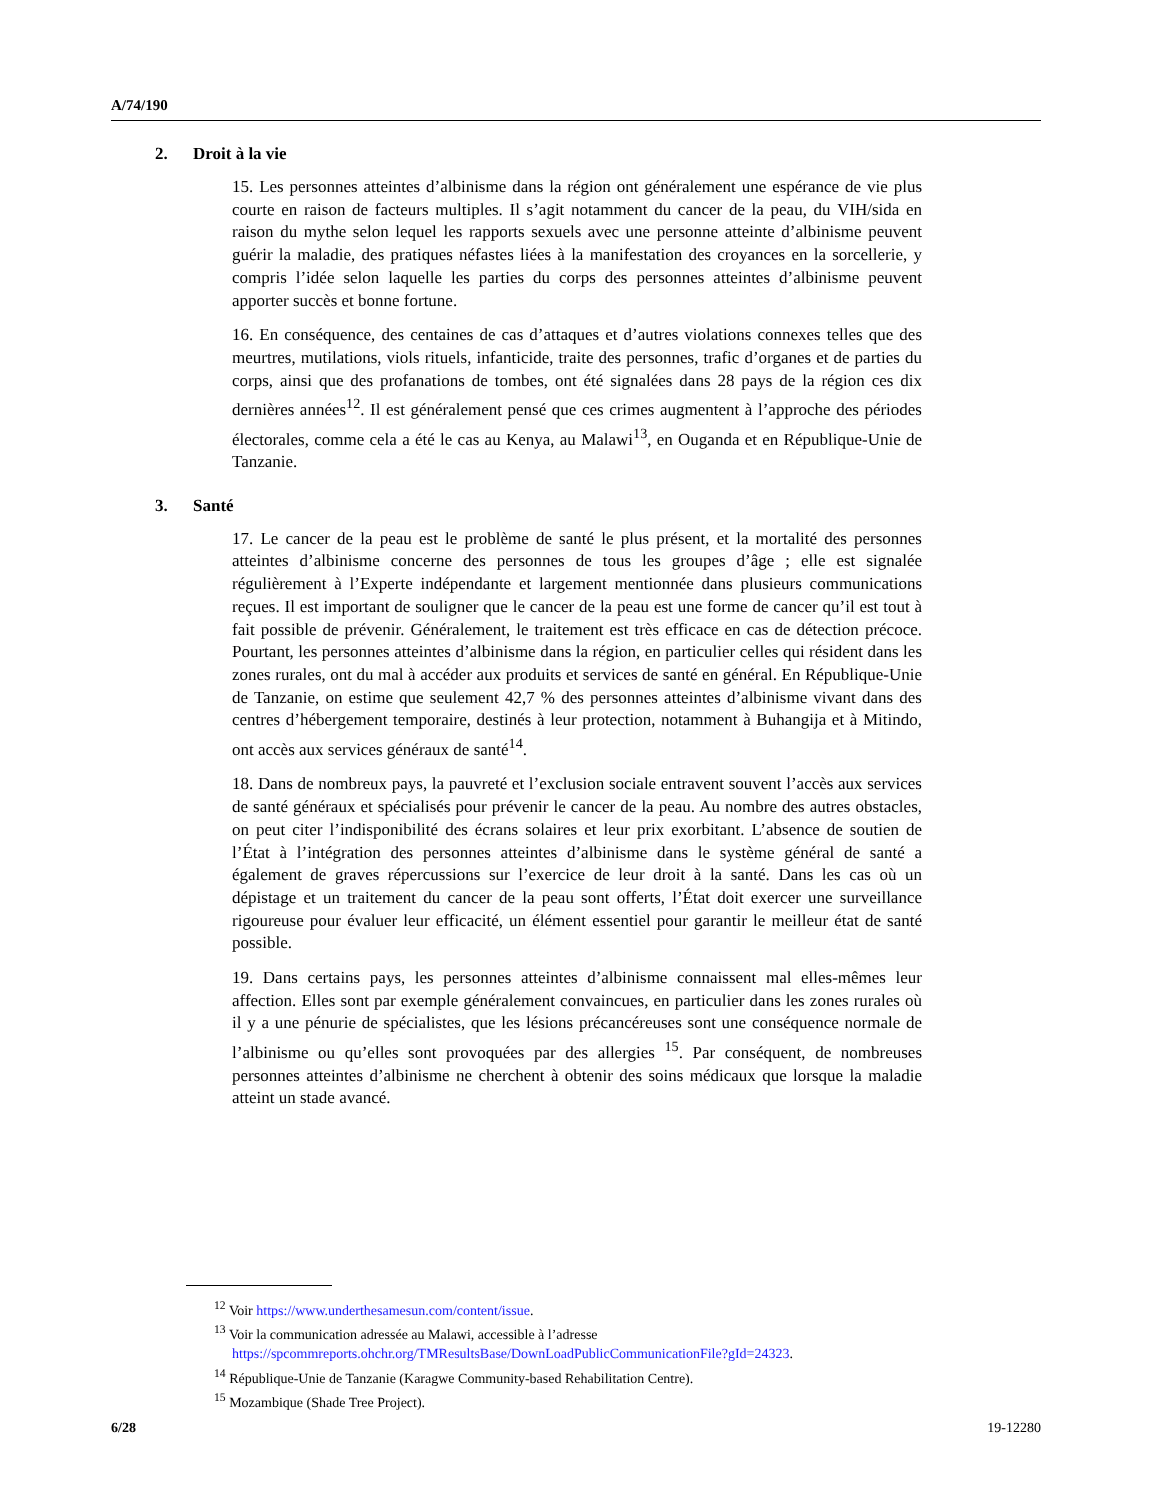A/74/190
2. Droit à la vie
15. Les personnes atteintes d’albinisme dans la région ont généralement une espérance de vie plus courte en raison de facteurs multiples. Il s’agit notamment du cancer de la peau, du VIH/sida en raison du mythe selon lequel les rapports sexuels avec une personne atteinte d’albinisme peuvent guérir la maladie, des pratiques néfastes liées à la manifestation des croyances en la sorcellerie, y compris l’idée selon laquelle les parties du corps des personnes atteintes d’albinisme peuvent apporter succès et bonne fortune.
16. En conséquence, des centaines de cas d’attaques et d’autres violations connexes telles que des meurtres, mutilations, viols rituels, infanticide, traite des personnes, trafic d’organes et de parties du corps, ainsi que des profanations de tombes, ont été signalées dans 28 pays de la région ces dix dernières années<sup>12</sup>. Il est généralement pensé que ces crimes augmentent à l’approche des périodes électorales, comme cela a été le cas au Kenya, au Malawi<sup>13</sup>, en Ouganda et en République-Unie de Tanzanie.
3. Santé
17. Le cancer de la peau est le problème de santé le plus présent, et la mortalité des personnes atteintes d’albinisme concerne des personnes de tous les groupes d’âge ; elle est signalée régulièrement à l’Experte indépendante et largement mentionnée dans plusieurs communications reçues. Il est important de souligner que le cancer de la peau est une forme de cancer qu’il est tout à fait possible de prévenir. Généralement, le traitement est très efficace en cas de détection précoce. Pourtant, les personnes atteintes d’albinisme dans la région, en particulier celles qui résident dans les zones rurales, ont du mal à accéder aux produits et services de santé en général. En République-Unie de Tanzanie, on estime que seulement 42,7 % des personnes atteintes d’albinisme vivant dans des centres d’hébergement temporaire, destinés à leur protection, notamment à Buhangija et à Mitindo, ont accès aux services généraux de santé<sup>14</sup>.
18. Dans de nombreux pays, la pauvreté et l’exclusion sociale entravent souvent l’accès aux services de santé généraux et spécialisés pour prévenir le cancer de la peau. Au nombre des autres obstacles, on peut citer l’indisponibilité des écrans solaires et leur prix exorbitant. L’absence de soutien de l’État à l’intégration des personnes atteintes d’albinisme dans le système général de santé a également de graves répercussions sur l’exercice de leur droit à la santé. Dans les cas où un dépistage et un traitement du cancer de la peau sont offerts, l’État doit exercer une surveillance rigoureuse pour évaluer leur efficacité, un élément essentiel pour garantir le meilleur état de santé possible.
19. Dans certains pays, les personnes atteintes d’albinisme connaissent mal elles-mêmes leur affection. Elles sont par exemple généralement convaincues, en particulier dans les zones rurales où il y a une pénurie de spécialistes, que les lésions précancéreuses sont une conséquence normale de l’albinisme ou qu’elles sont provoquées par des allergies <sup>15</sup>. Par conséquent, de nombreuses personnes atteintes d’albinisme ne cherchent à obtenir des soins médicaux que lorsque la maladie atteint un stade avancé.
<sup>12</sup> Voir https://www.underthesamesun.com/content/issue.
<sup>13</sup> Voir la communication adressée au Malawi, accessible à l’adresse
https://spcommreports.ohchr.org/TMResultsBase/DownLoadPublicCommunicationFile?gId=24323.
<sup>14</sup> République-Unie de Tanzanie (Karagwe Community-based Rehabilitation Centre).
<sup>15</sup> Mozambique (Shade Tree Project).
6/28 19-12280